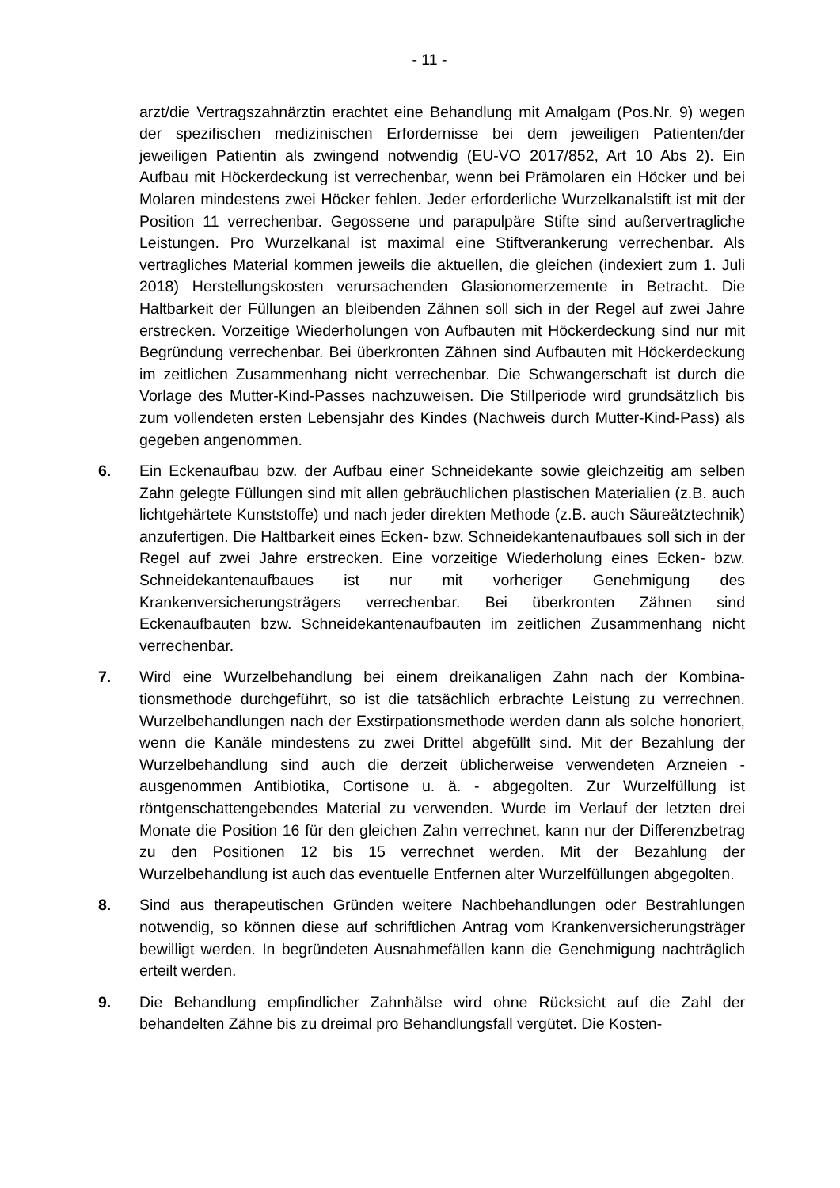- 11 -
arzt/die Vertragszahnärztin erachtet eine Behandlung mit Amalgam (Pos.Nr. 9) wegen der spezifischen medizinischen Erfordernisse bei dem jeweiligen Patien­ten/der jeweiligen Patientin als zwingend notwendig (EU-VO 2017/852, Art 10 Abs 2). Ein Aufbau mit Höckerdeckung ist verrechenbar, wenn bei Prämolaren ein Höcker und bei Molaren mindestens zwei Höcker fehlen. Jeder erforderliche Wurzelkanalstift ist mit der Position 11 verrechenbar. Gegossene und parapul­päre Stifte sind außervertragliche Leistungen. Pro Wurzelkanal ist maximal eine Stiftverankerung verrechenbar. Als vertragliches Material kommen jeweils die aktuellen, die gleichen (indexiert zum 1. Juli 2018) Herstellungskosten verursa­chenden Glasionomerzemente in Betracht. Die Haltbarkeit der Füllungen an bleibenden Zähnen soll sich in der Regel auf zwei Jahre erstrecken. Vorzeitige Wiederholungen von Aufbauten mit Höckerdeckung sind nur mit Begründung verrechenbar. Bei überkronten Zähnen sind Aufbauten mit Höckerdeckung im zeitlichen Zusammenhang nicht verrechenbar. Die Schwangerschaft ist durch die Vorlage des Mutter-Kind-Passes nachzuweisen. Die Stillperiode wird grund­sätzlich bis zum vollendeten ersten Lebensjahr des Kindes (Nachweis durch Mutter-Kind-Pass) als gegeben angenommen.
6. Ein Eckenaufbau bzw. der Aufbau einer Schneidekante sowie gleichzeitig am selben Zahn gelegte Füllungen sind mit allen gebräuchlichen plastischen Mate­rialien (z.B. auch lichtgehärtete Kunststoffe) und nach jeder direkten Methode (z.B. auch Säureätztechnik) anzufertigen. Die Haltbarkeit eines Ecken- bzw. Schneidekantenaufbaues soll sich in der Regel auf zwei Jahre erstrecken. Eine vorzeitige Wiederholung eines Ecken- bzw. Schneidekantenaufbaues ist nur mit vorheriger Genehmigung des Krankenversicherungsträgers verrechenbar. Bei überkronten Zähnen sind Eckenaufbauten bzw. Schneidekantenaufbauten im zeitlichen Zusammenhang nicht verrechenbar.
7. Wird eine Wurzelbehandlung bei einem dreikanaligen Zahn nach der Kombina­tionsmethode durchgeführt, so ist die tatsächlich erbrachte Leistung zu ver­rechnen. Wurzelbehandlungen nach der Exstirpationsmethode werden dann als solche honoriert, wenn die Kanäle mindestens zu zwei Drittel abgefüllt sind. Mit der Bezahlung der Wurzelbehandlung sind auch die derzeit üblicherweise verwendeten Arzneien - ausgenommen Antibiotika, Cortisone u. ä. - abgegol­ten. Zur Wurzelfüllung ist röntgenschattengebendes Material zu verwenden. Wurde im Verlauf der letzten drei Monate die Position 16 für den gleichen Zahn verrechnet, kann nur der Differenzbetrag zu den Positionen 12 bis 15 verrechnet werden. Mit der Bezahlung der Wurzelbehandlung ist auch das eventuelle Entfernen alter Wurzelfüllungen abgegolten.
8. Sind aus therapeutischen Gründen weitere Nachbehandlungen oder Bestrah­lungen notwendig, so können diese auf schriftlichen Antrag vom Krankenversi­cherungsträger bewilligt werden. In begründeten Ausnahmefällen kann die Ge­nehmigung nachträglich erteilt werden.
9. Die Behandlung empfindlicher Zahnhälse wird ohne Rücksicht auf die Zahl der behandelten Zähne bis zu dreimal pro Behandlungsfall vergütet. Die Kosten-